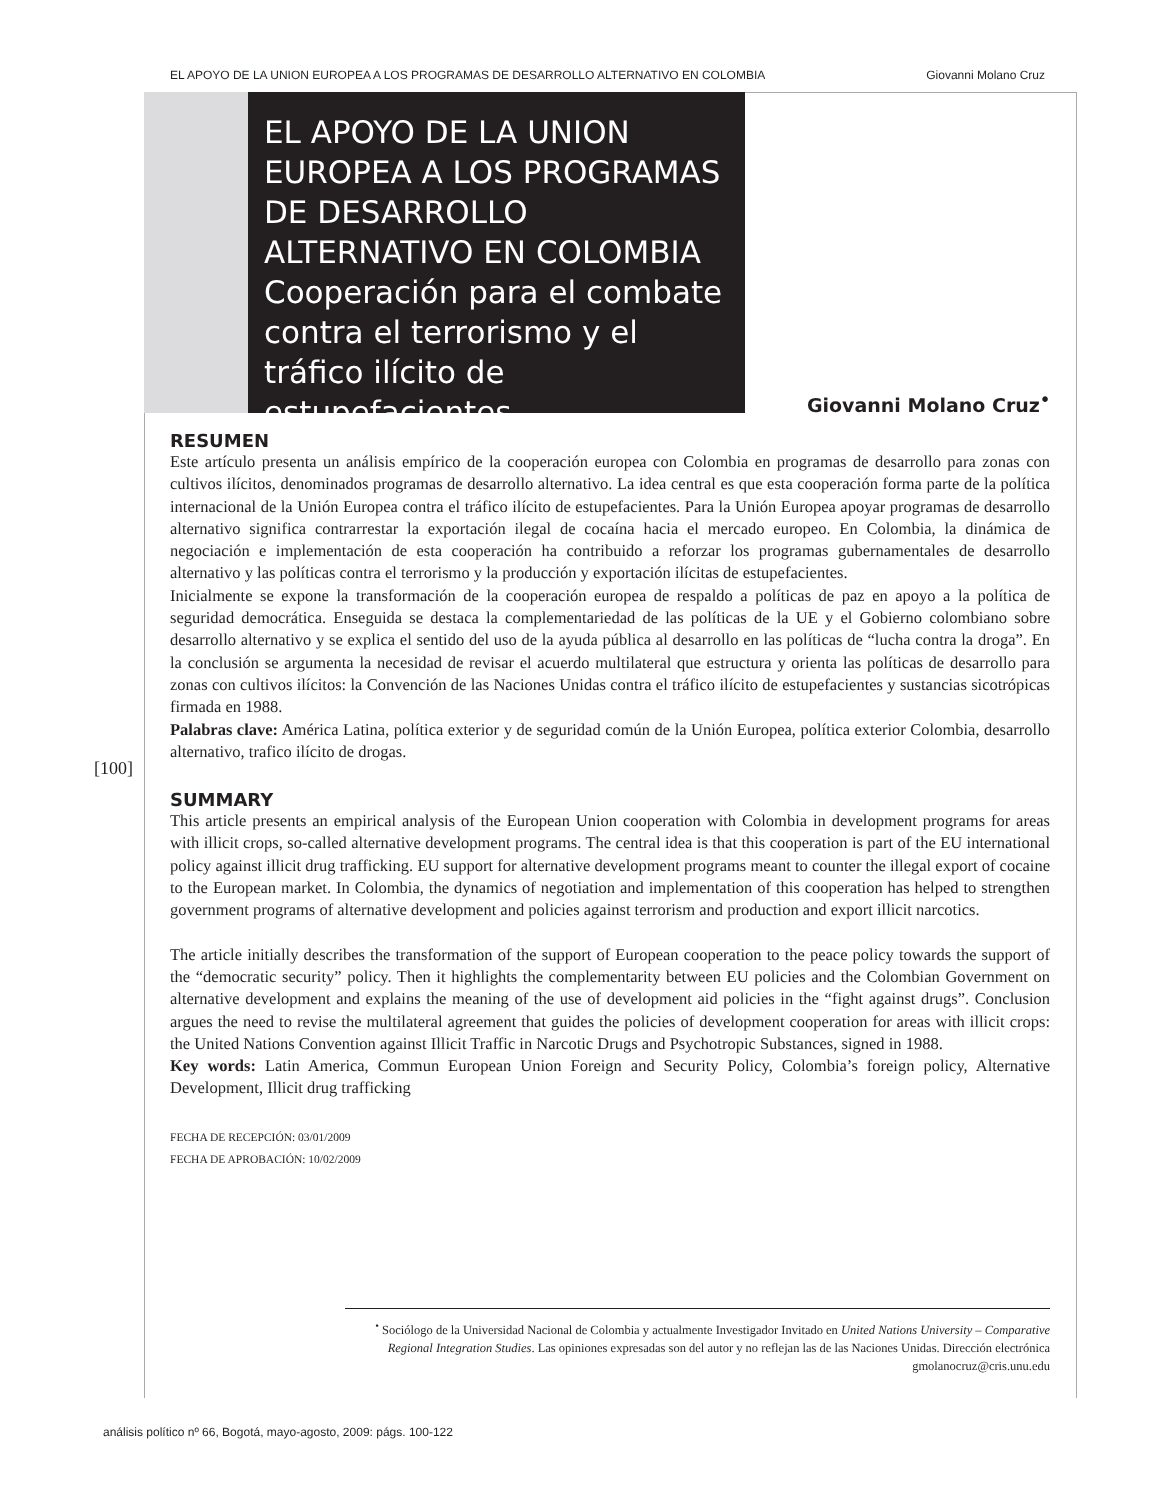EL APOYO DE LA UNION EUROPEA A LOS PROGRAMAS DE DESARROLLO ALTERNATIVO EN COLOMBIA Giovanni Molano Cruz
EL APOYO DE LA UNION EUROPEA A LOS PROGRAMAS DE DESARROLLO ALTERNATIVO EN COLOMBIA
Cooperación para el combate contra el terrorismo y el tráfico ilícito de estupefacientes
Giovanni Molano Cruz<sup>•</sup>
RESUMEN
Este artículo presenta un análisis empírico de la cooperación europea con Colombia en programas de desarrollo para zonas con cultivos ilícitos, denominados programas de desarrollo alternativo. La idea central es que esta cooperación forma parte de la política internacional de la Unión Europea contra el tráfico ilícito de estupefacientes. Para la Unión Europea apoyar programas de desarrollo alternativo significa contrarrestar la exportación ilegal de cocaína hacia el mercado europeo. En Colombia, la dinámica de negociación e implementación de esta cooperación ha contribuido a reforzar los programas gubernamentales de desarrollo alternativo y las políticas contra el terrorismo y la producción y exportación ilícitas de estupefacientes.
Inicialmente se expone la transformación de la cooperación europea de respaldo a políticas de paz en apoyo a la política de seguridad democrática. Enseguida se destaca la complementariedad de las políticas de la UE y el Gobierno colombiano sobre desarrollo alternativo y se explica el sentido del uso de la ayuda pública al desarrollo en las políticas de “lucha contra la droga”. En la conclusión se argumenta la necesidad de revisar el acuerdo multilateral que estructura y orienta las políticas de desarrollo para zonas con cultivos ilícitos: la Convención de las Naciones Unidas contra el tráfico ilícito de estupefacientes y sustancias sicotrópicas firmada en 1988.
Palabras clave: América Latina, política exterior y de seguridad común de la Unión Europea, política exterior Colombia, desarrollo alternativo, trafico ilícito de drogas.
SUMMARY
This article presents an empirical analysis of the European Union cooperation with Colombia in development programs for areas with illicit crops, so-called alternative development programs. The central idea is that this cooperation is part of the EU international policy against illicit drug trafficking. EU support for alternative development programs meant to counter the illegal export of cocaine to the European market. In Colombia, the dynamics of negotiation and implementation of this cooperation has helped to strengthen government programs of alternative development and policies against terrorism and production and export illicit narcotics.
The article initially describes the transformation of the support of European cooperation to the peace policy towards the support of the “democratic security” policy. Then it highlights the complementarity between EU policies and the Colombian Government on alternative development and explains the meaning of the use of development aid policies in the “fight against drugs”. Conclusion argues the need to revise the multilateral agreement that guides the policies of development cooperation for areas with illicit crops: the United Nations Convention against Illicit Traffic in Narcotic Drugs and Psychotropic Substances, signed in 1988.
Key words: Latin America, Commun European Union Foreign and Security Policy, Colombia’s foreign policy, Alternative Development, Illicit drug trafficking
FECHA DE RECEPCIÓN: 03/01/2009
FECHA DE APROBACIÓN: 10/02/2009
[100]
<sup>•</sup> Sociólogo de la Universidad Nacional de Colombia y actualmente Investigador Invitado en United Nations University – Comparative Regional Integration Studies. Las opiniones expresadas son del autor y no reflejan las de las Naciones Unidas. Dirección electrónica gmolanocruz@cris.unu.edu
análisis político nº 66, Bogotá, mayo-agosto, 2009: págs. 100-122